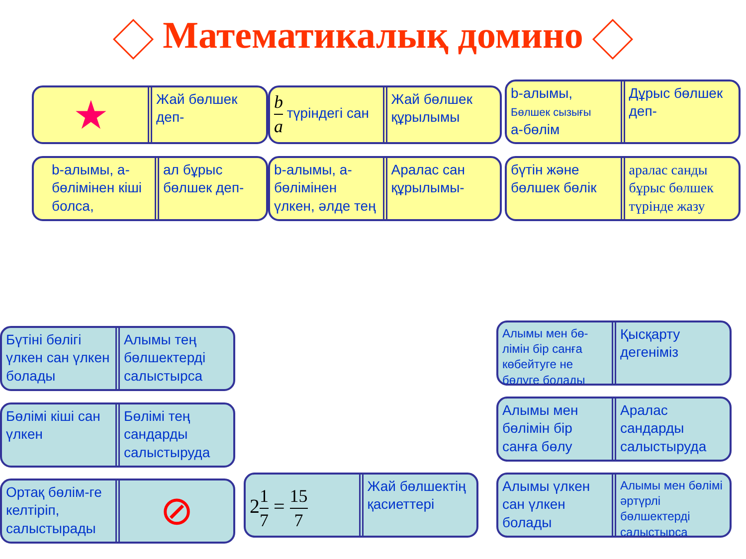Математикалық домино
★
Жай бөлшек деп-
b a түріндегі сан Жай бөлшек құрылымы
b-алымы,
Бөлшек сызығы
а-бөлім
Дұрыс бөлшек деп-
b-алымы, а-бөлімінен кіші болса,
ал бұрыс бөлшек деп-
b-алымы, а-бөлімінен үлкен, әлде тең
Аралас сан құрылымы-
бүтін және бөлшек бөлік аралас санды бұрыс бөлшек түрінде жазу
Бүтіні бөлігі үлкен сан үлкен болады
Алымы тең бөлшектерді салыстырса
Бөлімі кіші сан үлкен Бөлімі тең сандарды салыстыруда
Ортақ бөлім-ге келтіріп, салыстырады
⊘
21 7 = 15 7
Жай бөлшектің қасиеттері
Алымы мен бө-лімін бір санға көбейтуге не бөлуге болады
Қысқарту дегеніміз
Алымы мен бөлімін бір санға бөлу
Аралас сандарды салыстыруда
Алымы үлкен сан үлкен болады
Алымы мен бөлімі әртүрлі бөлшектерді салыстырса